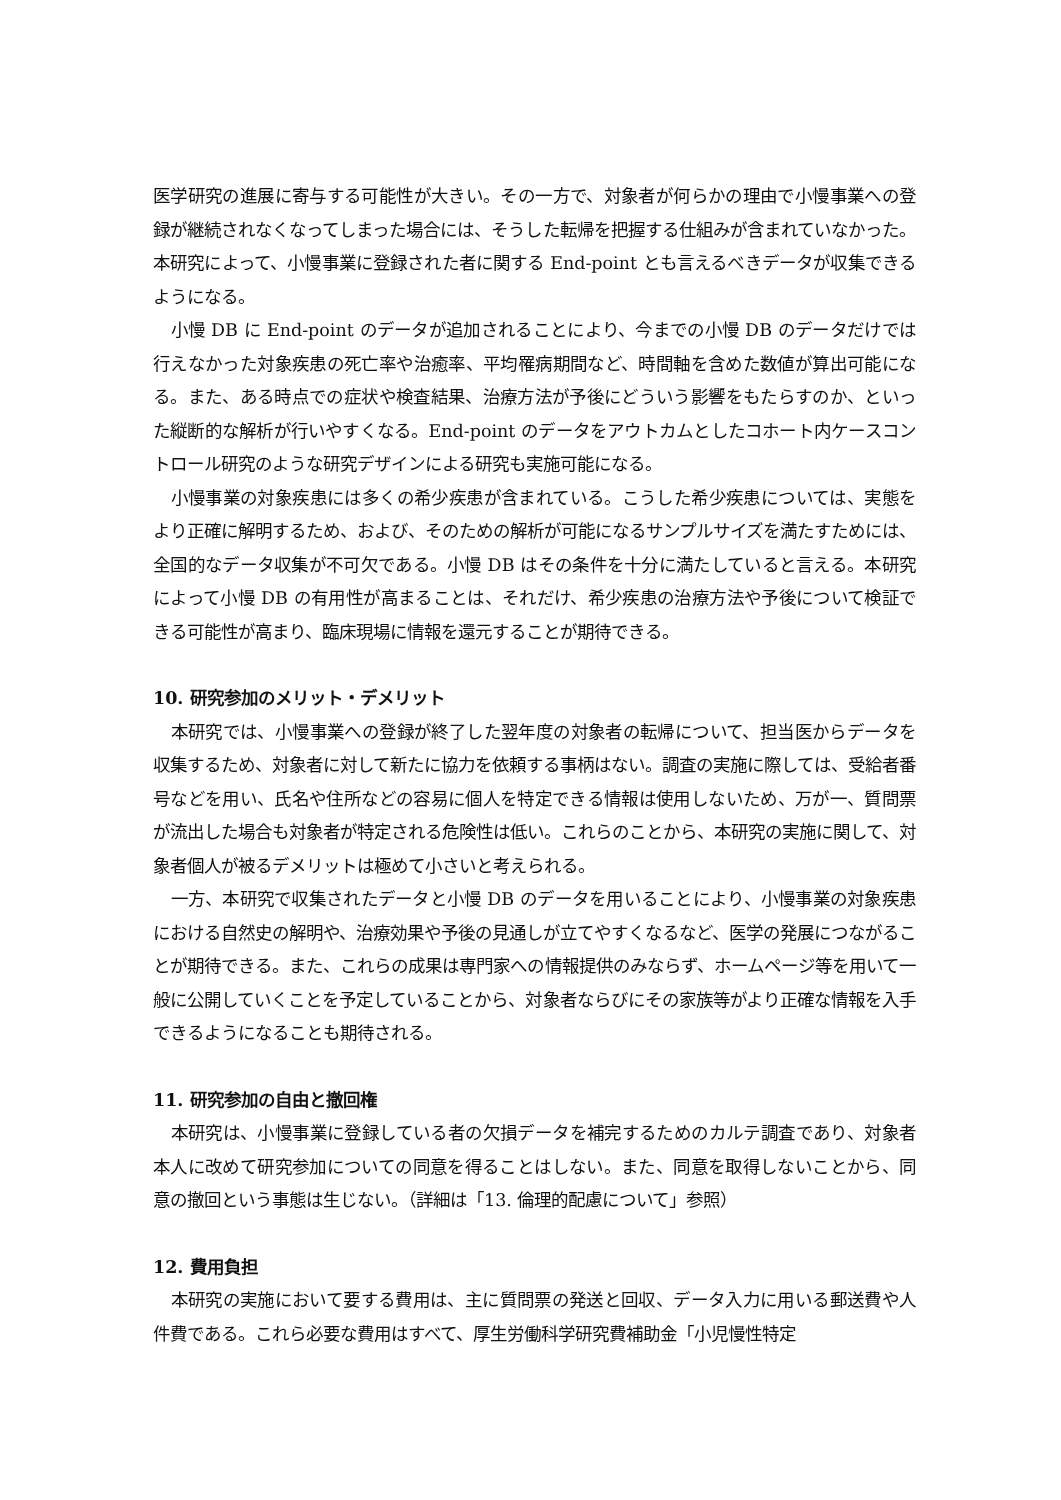医学研究の進展に寄与する可能性が大きい。その一方で、対象者が何らかの理由で小慢事業への登録が継続されなくなってしまった場合には、そうした転帰を把握する仕組みが含まれていなかった。本研究によって、小慢事業に登録された者に関する End-point とも言えるべきデータが収集できるようになる。
小慢 DB に End-point のデータが追加されることにより、今までの小慢 DB のデータだけでは行えなかった対象疾患の死亡率や治癒率、平均罹病期間など、時間軸を含めた数値が算出可能になる。また、ある時点での症状や検査結果、治療方法が予後にどういう影響をもたらすのか、といった縦断的な解析が行いやすくなる。End-point のデータをアウトカムとしたコホート内ケースコントロール研究のような研究デザインによる研究も実施可能になる。
小慢事業の対象疾患には多くの希少疾患が含まれている。こうした希少疾患については、実態をより正確に解明するため、および、そのための解析が可能になるサンプルサイズを満たすためには、全国的なデータ収集が不可欠である。小慢 DB はその条件を十分に満たしていると言える。本研究によって小慢 DB の有用性が高まることは、それだけ、希少疾患の治療方法や予後について検証できる可能性が高まり、臨床現場に情報を還元することが期待できる。
10. 研究参加のメリット・デメリット
本研究では、小慢事業への登録が終了した翌年度の対象者の転帰について、担当医からデータを収集するため、対象者に対して新たに協力を依頼する事柄はない。調査の実施に際しては、受給者番号などを用い、氏名や住所などの容易に個人を特定できる情報は使用しないため、万が一、質問票が流出した場合も対象者が特定される危険性は低い。これらのことから、本研究の実施に関して、対象者個人が被るデメリットは極めて小さいと考えられる。
一方、本研究で収集されたデータと小慢 DB のデータを用いることにより、小慢事業の対象疾患における自然史の解明や、治療効果や予後の見通しが立てやすくなるなど、医学の発展につながることが期待できる。また、これらの成果は専門家への情報提供のみならず、ホームページ等を用いて一般に公開していくことを予定していることから、対象者ならびにその家族等がより正確な情報を入手できるようになることも期待される。
11. 研究参加の自由と撤回権
本研究は、小慢事業に登録している者の欠損データを補完するためのカルテ調査であり、対象者本人に改めて研究参加についての同意を得ることはしない。また、同意を取得しないことから、同意の撤回という事態は生じない。（詳細は「13. 倫理的配慮について」参照）
12. 費用負担
本研究の実施において要する費用は、主に質問票の発送と回収、データ入力に用いる郵送費や人件費である。これら必要な費用はすべて、厚生労働科学研究費補助金「小児慢性特定